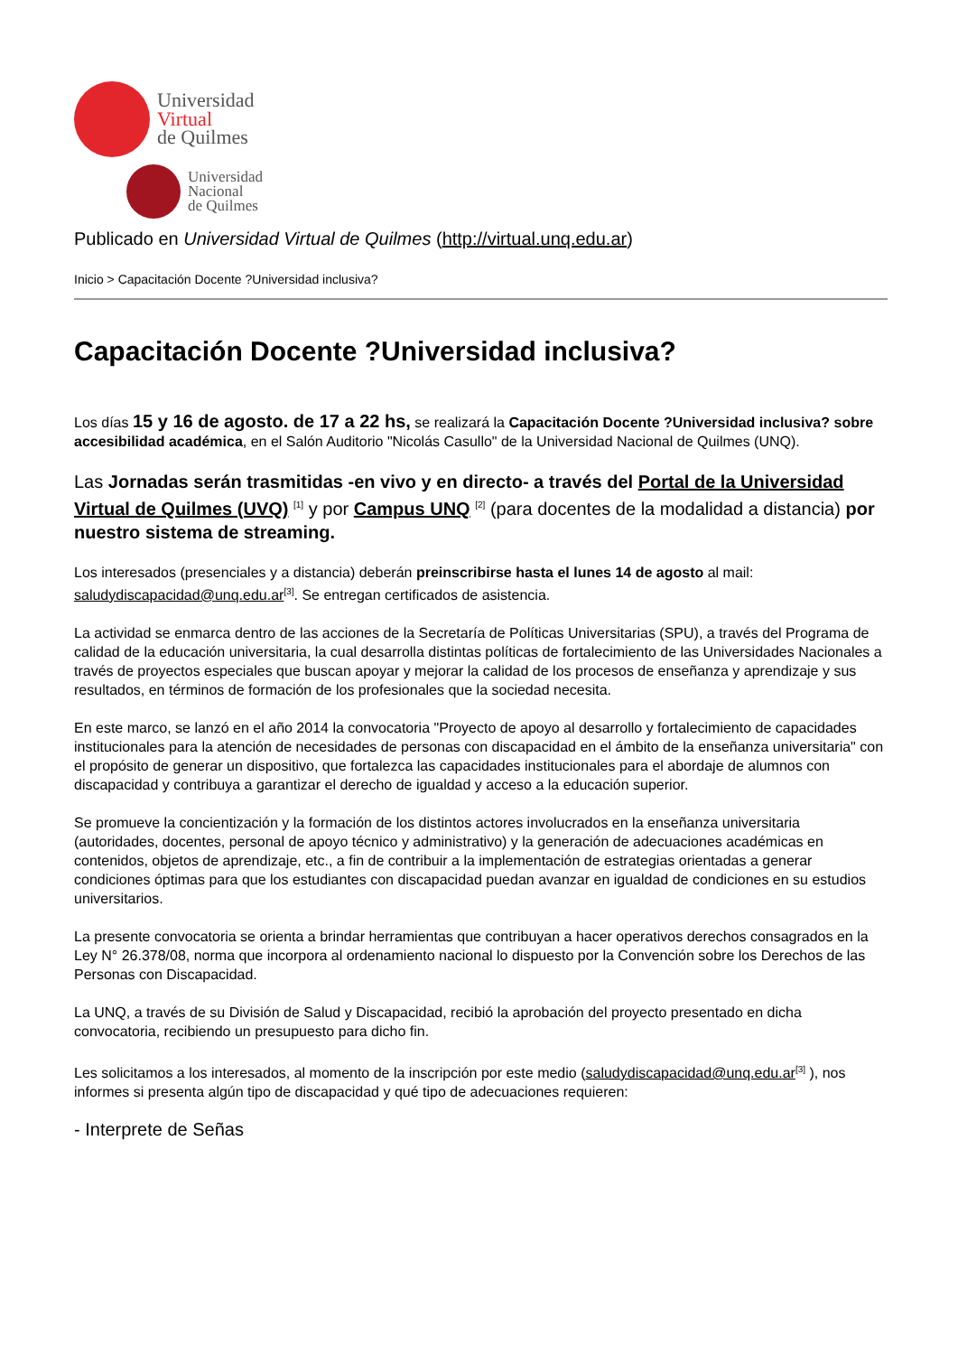Universidad
Virtual
de Quilmes
Universidad
Nacional
de Quilmes
Publicado en Universidad Virtual de Quilmes (http://virtual.unq.edu.ar)
Inicio > Capacitación Docente ?Universidad inclusiva?
Capacitación Docente ?Universidad inclusiva?
Los días 15 y 16 de agosto. de 17 a 22 hs, se realizará la Capacitación Docente ?Universidad inclusiva? sobre accesibilidad académica, en el Salón Auditorio "Nicolás Casullo" de la Universidad Nacional de Quilmes (UNQ).
Las Jornadas serán trasmitidas -en vivo y en directo- a través del Portal de la Universidad Virtual de Quilmes (UVQ) <sup>[1]</sup> y por Campus UNQ <sup>[2]</sup> (para docentes de la modalidad a distancia) por nuestro sistema de streaming.
Los interesados (presenciales y a distancia) deberán preinscribirse hasta el lunes 14 de agosto al mail: saludydiscapacidad@unq.edu.ar<sup>[3]</sup>. Se entregan certificados de asistencia.
La actividad se enmarca dentro de las acciones de la Secretaría de Políticas Universitarias (SPU), a través del Programa de calidad de la educación universitaria, la cual desarrolla distintas políticas de fortalecimiento de las Universidades Nacionales a través de proyectos especiales que buscan apoyar y mejorar la calidad de los procesos de enseñanza y aprendizaje y sus resultados, en términos de formación de los profesionales que la sociedad necesita.
En este marco, se lanzó en el año 2014 la convocatoria "Proyecto de apoyo al desarrollo y fortalecimiento de capacidades institucionales para la atención de necesidades de personas con discapacidad en el ámbito de la enseñanza universitaria" con el propósito de generar un dispositivo, que fortalezca las capacidades institucionales para el abordaje de alumnos con discapacidad y contribuya a garantizar el derecho de igualdad y acceso a la educación superior.
Se promueve la concientización y la formación de los distintos actores involucrados en la enseñanza universitaria (autoridades, docentes, personal de apoyo técnico y administrativo) y la generación de adecuaciones académicas en contenidos, objetos de aprendizaje, etc., a fin de contribuir a la implementación de estrategias orientadas a generar condiciones óptimas para que los estudiantes con discapacidad puedan avanzar en igualdad de condiciones en su estudios universitarios.
La presente convocatoria se orienta a brindar herramientas que contribuyan a hacer operativos derechos consagrados en la Ley N° 26.378/08, norma que incorpora al ordenamiento nacional lo dispuesto por la Convención sobre los Derechos de las Personas con Discapacidad.
La UNQ, a través de su División de Salud y Discapacidad, recibió la aprobación del proyecto presentado en dicha convocatoria, recibiendo un presupuesto para dicho fin.
Les solicitamos a los interesados, al momento de la inscripción por este medio (saludydiscapacidad@unq.edu.ar<sup>[3]</sup> ), nos informes si presenta algún tipo de discapacidad y qué tipo de adecuaciones requieren:
- Interprete de Señas